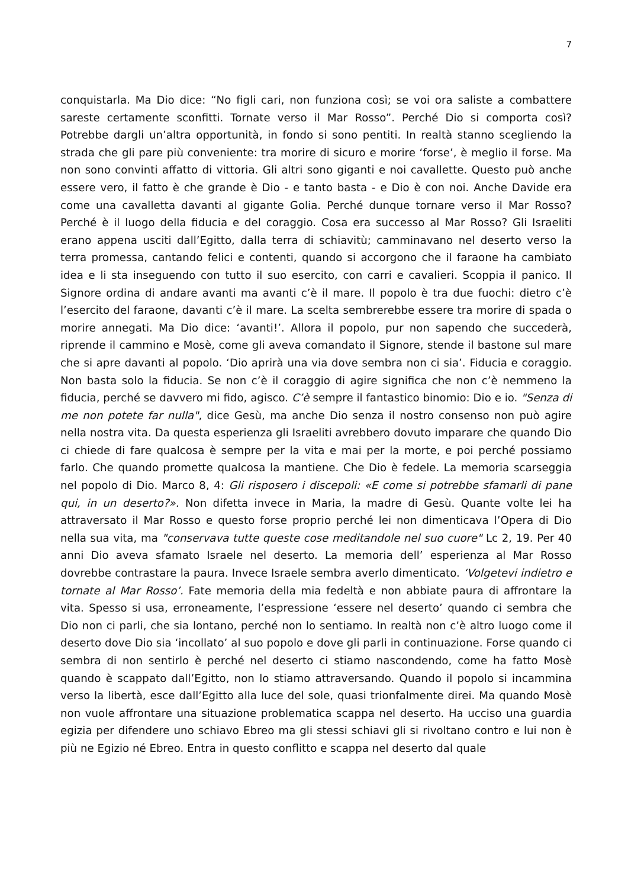7
conquistarla. Ma Dio dice: “No figli cari, non funziona così; se voi ora saliste a combattere sareste certamente sconfitti. Tornate verso il Mar Rosso”. Perché Dio si comporta così? Potrebbe dargli un’altra opportunità, in fondo si sono pentiti. In realtà stanno scegliendo la strada che gli pare più conveniente: tra morire di sicuro e morire ‘forse’, è meglio il forse. Ma non sono convinti affatto di vittoria. Gli altri sono giganti e noi cavallette. Questo può anche essere vero, il fatto è che grande è Dio - e tanto basta - e Dio è con noi. Anche Davide era come una cavalletta davanti al gigante Golia. Perché dunque tornare verso il Mar Rosso? Perché è il luogo della fiducia e del coraggio. Cosa era successo al Mar Rosso? Gli Israeliti erano appena usciti dall’Egitto, dalla terra di schiavitù; camminavano nel deserto verso la terra promessa, cantando felici e contenti, quando si accorgono che il faraone ha cambiato idea e li sta inseguendo con tutto il suo esercito, con carri e cavalieri. Scoppia il panico. Il Signore ordina di andare avanti ma avanti c’è il mare. Il popolo è tra due fuochi: dietro c’è l’esercito del faraone, davanti c’è il mare. La scelta sembrerebbe essere tra morire di spada o morire annegati. Ma Dio dice: ‘avanti!’. Allora il popolo, pur non sapendo che succederà, riprende il cammino e Mosè, come gli aveva comandato il Signore, stende il bastone sul mare che si apre davanti al popolo. ‘Dio aprirà una via dove sembra non ci sia’. Fiducia e coraggio. Non basta solo la fiducia. Se non c’è il coraggio di agire significa che non c’è nemmeno la fiducia, perché se davvero mi fido, agisco. C’è sempre il fantastico binomio: Dio e io. "Senza di me non potete far nulla", dice Gesù, ma anche Dio senza il nostro consenso non può agire nella nostra vita. Da questa esperienza gli Israeliti avrebbero dovuto imparare che quando Dio ci chiede di fare qualcosa è sempre per la vita e mai per la morte, e poi perché possiamo farlo. Che quando promette qualcosa la mantiene. Che Dio è fedele. La memoria scarseggia nel popolo di Dio. Marco 8, 4: Gli risposero i discepoli: «E come si potrebbe sfamarli di pane qui, in un deserto?». Non difetta invece in Maria, la madre di Gesù. Quante volte lei ha attraversato il Mar Rosso e questo forse proprio perché lei non dimenticava l’Opera di Dio nella sua vita, ma "conservava tutte queste cose meditandole nel suo cuore" Lc 2, 19. Per 40 anni Dio aveva sfamato Israele nel deserto. La memoria dell’ esperienza al Mar Rosso dovrebbe contrastare la paura. Invece Israele sembra averlo dimenticato. ‘Volgetevi indietro e tornate al Mar Rosso’. Fate memoria della mia fedeltà e non abbiate paura di affrontare la vita. Spesso si usa, erroneamente, l’espressione ‘essere nel deserto’ quando ci sembra che Dio non ci parli, che sia lontano, perché non lo sentiamo. In realtà non c’è altro luogo come il deserto dove Dio sia ‘incollato’ al suo popolo e dove gli parli in continuazione. Forse quando ci sembra di non sentirlo è perché nel deserto ci stiamo nascondendo, come ha fatto Mosè quando è scappato dall’Egitto, non lo stiamo attraversando. Quando il popolo si incammina verso la libertà, esce dall’Egitto alla luce del sole, quasi trionfalmente direi. Ma quando Mosè non vuole affrontare una situazione problematica scappa nel deserto. Ha ucciso una guardia egizia per difendere uno schiavo Ebreo ma gli stessi schiavi gli si rivoltano contro e lui non è più ne Egizio né Ebreo. Entra in questo conflitto e scappa nel deserto dal quale